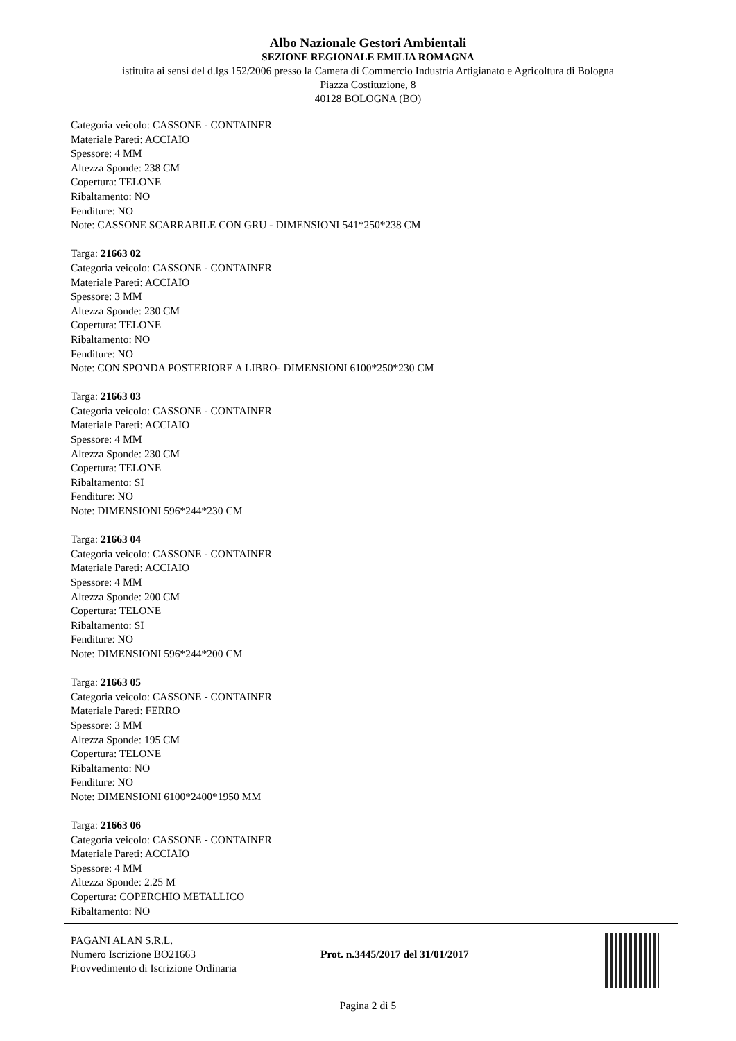Albo Nazionale Gestori Ambientali
SEZIONE REGIONALE EMILIA ROMAGNA
istituita ai sensi del d.lgs 152/2006 presso la Camera di Commercio Industria Artigianato e Agricoltura di Bologna
Piazza Costituzione, 8
40128 BOLOGNA (BO)
Categoria veicolo: CASSONE - CONTAINER
Materiale Pareti: ACCIAIO
Spessore: 4 MM
Altezza Sponde: 238 CM
Copertura: TELONE
Ribaltamento: NO
Fenditure: NO
Note: CASSONE SCARRABILE CON GRU - DIMENSIONI 541*250*238 CM
Targa: 21663 02
Categoria veicolo: CASSONE - CONTAINER
Materiale Pareti: ACCIAIO
Spessore: 3 MM
Altezza Sponde: 230 CM
Copertura: TELONE
Ribaltamento: NO
Fenditure: NO
Note: CON SPONDA POSTERIORE A LIBRO- DIMENSIONI 6100*250*230 CM
Targa: 21663 03
Categoria veicolo: CASSONE - CONTAINER
Materiale Pareti: ACCIAIO
Spessore: 4 MM
Altezza Sponde: 230 CM
Copertura: TELONE
Ribaltamento: SI
Fenditure: NO
Note: DIMENSIONI 596*244*230 CM
Targa: 21663 04
Categoria veicolo: CASSONE - CONTAINER
Materiale Pareti: ACCIAIO
Spessore: 4 MM
Altezza Sponde: 200 CM
Copertura: TELONE
Ribaltamento: SI
Fenditure: NO
Note: DIMENSIONI 596*244*200 CM
Targa: 21663 05
Categoria veicolo: CASSONE - CONTAINER
Materiale Pareti: FERRO
Spessore: 3 MM
Altezza Sponde: 195 CM
Copertura: TELONE
Ribaltamento: NO
Fenditure: NO
Note: DIMENSIONI 6100*2400*1950 MM
Targa: 21663 06
Categoria veicolo: CASSONE - CONTAINER
Materiale Pareti: ACCIAIO
Spessore: 4 MM
Altezza Sponde: 2.25 M
Copertura: COPERCHIO METALLICO
Ribaltamento: NO
PAGANI ALAN S.R.L.
Numero Iscrizione BO21663
Provvedimento di Iscrizione Ordinaria
Prot. n.3445/2017 del 31/01/2017
Pagina 2 di 5